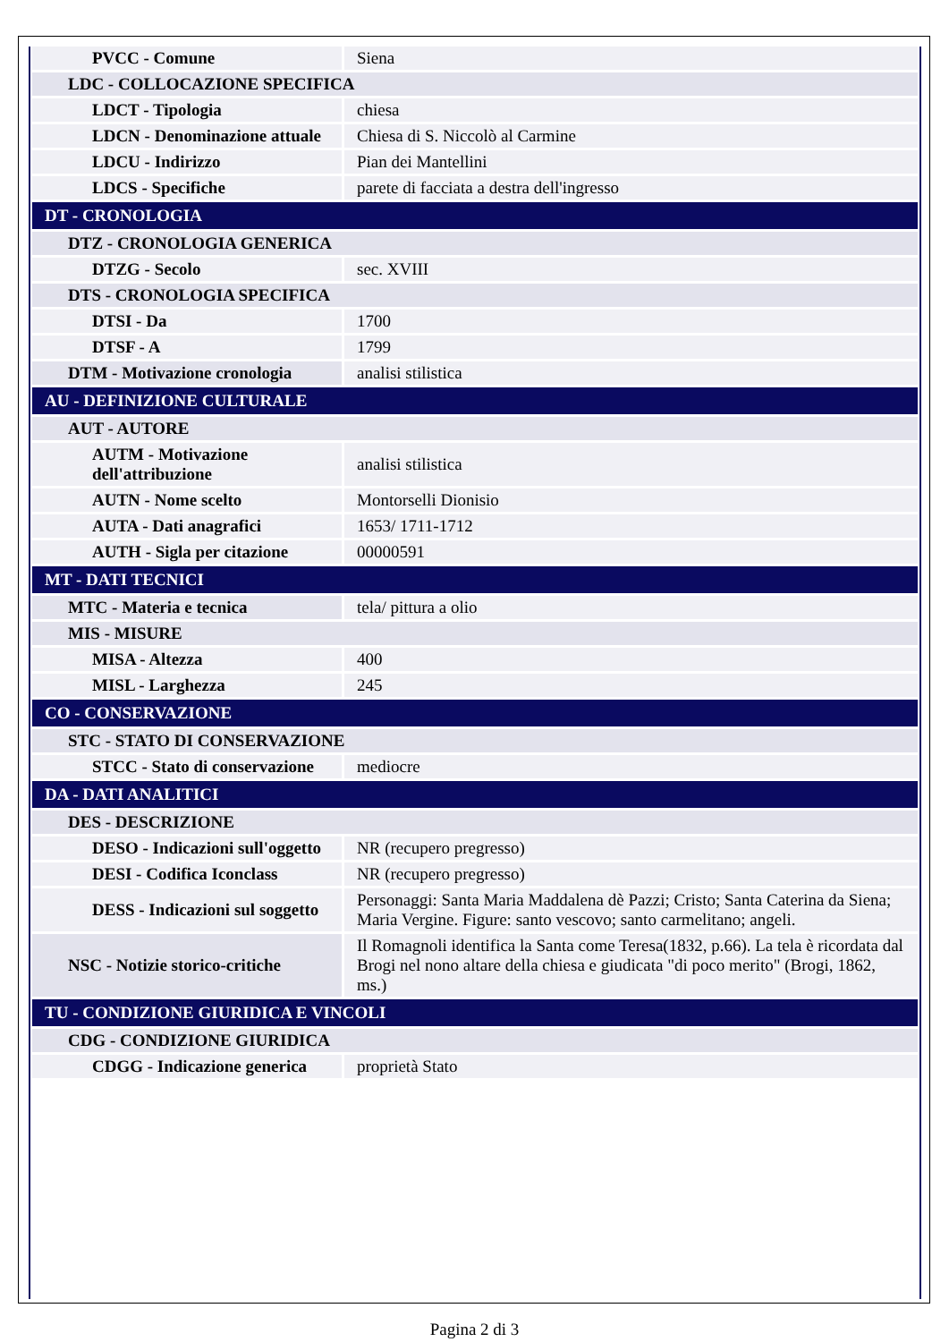| PVCC - Comune | Siena |
| LDC - COLLOCAZIONE SPECIFICA | |
| LDCT - Tipologia | chiesa |
| LDCN - Denominazione attuale | Chiesa di S. Niccolò al Carmine |
| LDCU - Indirizzo | Pian dei Mantellini |
| LDCS - Specifiche | parete di facciata a destra dell'ingresso |
| DT - CRONOLOGIA | |
| DTZ - CRONOLOGIA GENERICA | |
| DTZG - Secolo | sec. XVIII |
| DTS - CRONOLOGIA SPECIFICA | |
| DTSI - Da | 1700 |
| DTSF - A | 1799 |
| DTM - Motivazione cronologia | analisi stilistica |
| AU - DEFINIZIONE CULTURALE | |
| AUT - AUTORE | |
| AUTM - Motivazione dell'attribuzione | analisi stilistica |
| AUTN - Nome scelto | Montorselli Dionisio |
| AUTA - Dati anagrafici | 1653/ 1711-1712 |
| AUTH - Sigla per citazione | 00000591 |
| MT - DATI TECNICI | |
| MTC - Materia e tecnica | tela/ pittura a olio |
| MIS - MISURE | |
| MISA - Altezza | 400 |
| MISL - Larghezza | 245 |
| CO - CONSERVAZIONE | |
| STC - STATO DI CONSERVAZIONE | |
| STCC - Stato di conservazione | mediocre |
| DA - DATI ANALITICI | |
| DES - DESCRIZIONE | |
| DESO - Indicazioni sull'oggetto | NR (recupero pregresso) |
| DESI - Codifica Iconclass | NR (recupero pregresso) |
| DESS - Indicazioni sul soggetto | Personaggi: Santa Maria Maddalena dè Pazzi; Cristo; Santa Caterina da Siena; Maria Vergine. Figure: santo vescovo; santo carmelitano; angeli. |
| NSC - Notizie storico-critiche | Il Romagnoli identifica la Santa come Teresa(1832, p.66). La tela è ricordata dal Brogi nel nono altare della chiesa e giudicata "di poco merito" (Brogi, 1862, ms.) |
| TU - CONDIZIONE GIURIDICA E VINCOLI | |
| CDG - CONDIZIONE GIURIDICA | |
| CDGG - Indicazione generica | proprietà Stato |
Pagina 2 di 3